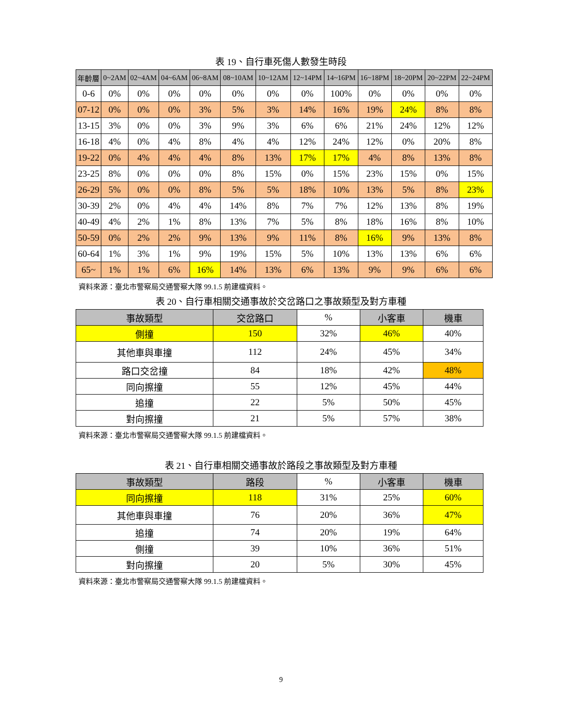表 19、自行車死傷人數發生時段
| 年齡層 | 0~2AM | 02~4AM | 04~6AM | 06~8AM | 08~10AM | 10~12AM | 12~14PM | 14~16PM | 16~18PM | 18~20PM | 20~22PM | 22~24PM |
| --- | --- | --- | --- | --- | --- | --- | --- | --- | --- | --- | --- | --- |
| 0-6 | 0% | 0% | 0% | 0% | 0% | 0% | 0% | 100% | 0% | 0% | 0% | 0% |
| 07-12 | 0% | 0% | 0% | 3% | 5% | 3% | 14% | 16% | 19% | 24% | 8% | 8% |
| 13-15 | 3% | 0% | 0% | 3% | 9% | 3% | 6% | 6% | 21% | 24% | 12% | 12% |
| 16-18 | 4% | 0% | 4% | 8% | 4% | 4% | 12% | 24% | 12% | 0% | 20% | 8% |
| 19-22 | 0% | 4% | 4% | 4% | 8% | 13% | 17% | 17% | 4% | 8% | 13% | 8% |
| 23-25 | 8% | 0% | 0% | 0% | 8% | 15% | 0% | 15% | 23% | 15% | 0% | 15% |
| 26-29 | 5% | 0% | 0% | 8% | 5% | 5% | 18% | 10% | 13% | 5% | 8% | 23% |
| 30-39 | 2% | 0% | 4% | 4% | 14% | 8% | 7% | 7% | 12% | 13% | 8% | 19% |
| 40-49 | 4% | 2% | 1% | 8% | 13% | 7% | 5% | 8% | 18% | 16% | 8% | 10% |
| 50-59 | 0% | 2% | 2% | 9% | 13% | 9% | 11% | 8% | 16% | 9% | 13% | 8% |
| 60-64 | 1% | 3% | 1% | 9% | 19% | 15% | 5% | 10% | 13% | 13% | 6% | 6% |
| 65~ | 1% | 1% | 6% | 16% | 14% | 13% | 6% | 13% | 9% | 9% | 6% | 6% |
資料來源：臺北市警察局交通警察大隊 99.1.5 前建檔資料。
表 20、自行車相關交通事故於交岔路口之事故類型及對方車種
| 事故類型 | 交岔路口 | % | 小客車 | 機車 |
| --- | --- | --- | --- | --- |
| 側撞 | 150 | 32% | 46% | 40% |
| 其他車與車撞 | 112 | 24% | 45% | 34% |
| 路口交岔撞 | 84 | 18% | 42% | 48% |
| 同向擦撞 | 55 | 12% | 45% | 44% |
| 追撞 | 22 | 5% | 50% | 45% |
| 對向擦撞 | 21 | 5% | 57% | 38% |
資料來源：臺北市警察局交通警察大隊 99.1.5 前建檔資料。
表 21、自行車相關交通事故於路段之事故類型及對方車種
| 事故類型 | 路段 | % | 小客車 | 機車 |
| --- | --- | --- | --- | --- |
| 同向擦撞 | 118 | 31% | 25% | 60% |
| 其他車與車撞 | 76 | 20% | 36% | 47% |
| 追撞 | 74 | 20% | 19% | 64% |
| 側撞 | 39 | 10% | 36% | 51% |
| 對向擦撞 | 20 | 5% | 30% | 45% |
資料來源：臺北市警察局交通警察大隊 99.1.5 前建檔資料。
9